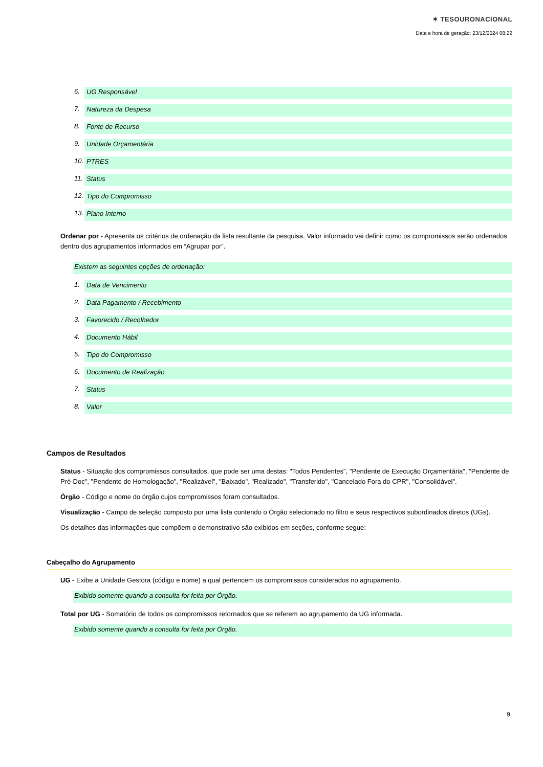✶ TESOURONACIONAL
Data e hora de geração: 23/12/2024 08:22
6. UG Responsável
7. Natureza da Despesa
8. Fonte de Recurso
9. Unidade Orçamentária
10. PTRES
11. Status
12. Tipo do Compromisso
13. Plano Interno
Ordenar por - Apresenta os critérios de ordenação da lista resultante da pesquisa. Valor informado vai definir como os compromissos serão ordenados dentro dos agrupamentos informados em “Agrupar por”.
Existem as seguintes opções de ordenação:
1. Data de Vencimento
2. Data Pagamento / Recebimento
3. Favorecido / Recolhedor
4. Documento Hábil
5. Tipo do Compromisso
6. Documento de Realização
7. Status
8. Valor
Campos de Resultados
Status - Situação dos compromissos consultados, que pode ser uma destas: "Todos Pendentes", "Pendente de Execução Orçamentária", "Pendente de Pré-Doc", "Pendente de Homologação", "Realizável", "Baixado", "Realizado", "Transferido", "Cancelado Fora do CPR", "Consolidável".
Órgão - Código e nome do órgão cujos compromissos foram consultados.
Visualização - Campo de seleção composto por uma lista contendo o Órgão selecionado no filtro e seus respectivos subordinados diretos (UGs).
Os detalhes das informações que compõem o demonstrativo são exibidos em seções, conforme segue:
Cabeçalho do Agrupamento
UG - Exibe a Unidade Gestora (código e nome) a qual pertencem os compromissos considerados no agrupamento.
Exibido somente quando a consulta for feita por Órgão.
Total por UG - Somatório de todos os compromissos retornados que se referem ao agrupamento da UG informada.
Exibido somente quando a consulta for feita por Órgão.
9